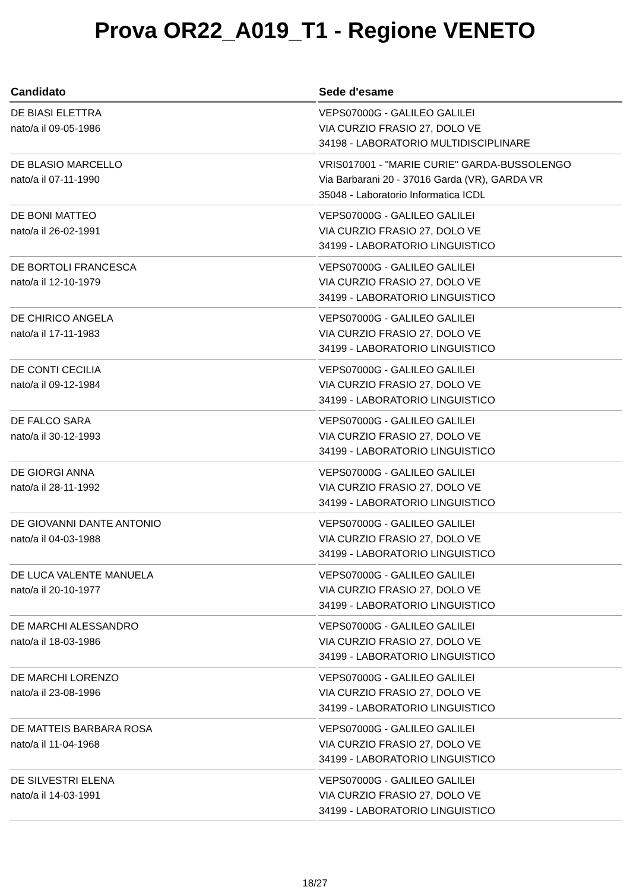Prova OR22_A019_T1 - Regione VENETO
| Candidato | Sede d'esame |
| --- | --- |
| DE BIASI ELETTRA nato/a il 09-05-1986 | VEPS07000G - GALILEO GALILEI VIA CURZIO FRASIO 27, DOLO VE 34198 - LABORATORIO MULTIDISCIPLINARE |
| DE BLASIO MARCELLO nato/a il 07-11-1990 | VRIS017001 - "MARIE CURIE" GARDA-BUSSOLENGO Via Barbarani 20 - 37016 Garda (VR), GARDA VR 35048 - Laboratorio Informatica ICDL |
| DE BONI MATTEO nato/a il 26-02-1991 | VEPS07000G - GALILEO GALILEI VIA CURZIO FRASIO 27, DOLO VE 34199 - LABORATORIO LINGUISTICO |
| DE BORTOLI FRANCESCA nato/a il 12-10-1979 | VEPS07000G - GALILEO GALILEI VIA CURZIO FRASIO 27, DOLO VE 34199 - LABORATORIO LINGUISTICO |
| DE CHIRICO ANGELA nato/a il 17-11-1983 | VEPS07000G - GALILEO GALILEI VIA CURZIO FRASIO 27, DOLO VE 34199 - LABORATORIO LINGUISTICO |
| DE CONTI CECILIA nato/a il 09-12-1984 | VEPS07000G - GALILEO GALILEI VIA CURZIO FRASIO 27, DOLO VE 34199 - LABORATORIO LINGUISTICO |
| DE FALCO SARA nato/a il 30-12-1993 | VEPS07000G - GALILEO GALILEI VIA CURZIO FRASIO 27, DOLO VE 34199 - LABORATORIO LINGUISTICO |
| DE GIORGI ANNA nato/a il 28-11-1992 | VEPS07000G - GALILEO GALILEI VIA CURZIO FRASIO 27, DOLO VE 34199 - LABORATORIO LINGUISTICO |
| DE GIOVANNI DANTE ANTONIO nato/a il 04-03-1988 | VEPS07000G - GALILEO GALILEI VIA CURZIO FRASIO 27, DOLO VE 34199 - LABORATORIO LINGUISTICO |
| DE LUCA VALENTE MANUELA nato/a il 20-10-1977 | VEPS07000G - GALILEO GALILEI VIA CURZIO FRASIO 27, DOLO VE 34199 - LABORATORIO LINGUISTICO |
| DE MARCHI ALESSANDRO nato/a il 18-03-1986 | VEPS07000G - GALILEO GALILEI VIA CURZIO FRASIO 27, DOLO VE 34199 - LABORATORIO LINGUISTICO |
| DE MARCHI LORENZO nato/a il 23-08-1996 | VEPS07000G - GALILEO GALILEI VIA CURZIO FRASIO 27, DOLO VE 34199 - LABORATORIO LINGUISTICO |
| DE MATTEIS BARBARA ROSA nato/a il 11-04-1968 | VEPS07000G - GALILEO GALILEI VIA CURZIO FRASIO 27, DOLO VE 34199 - LABORATORIO LINGUISTICO |
| DE SILVESTRI ELENA nato/a il 14-03-1991 | VEPS07000G - GALILEO GALILEI VIA CURZIO FRASIO 27, DOLO VE 34199 - LABORATORIO LINGUISTICO |
18/27